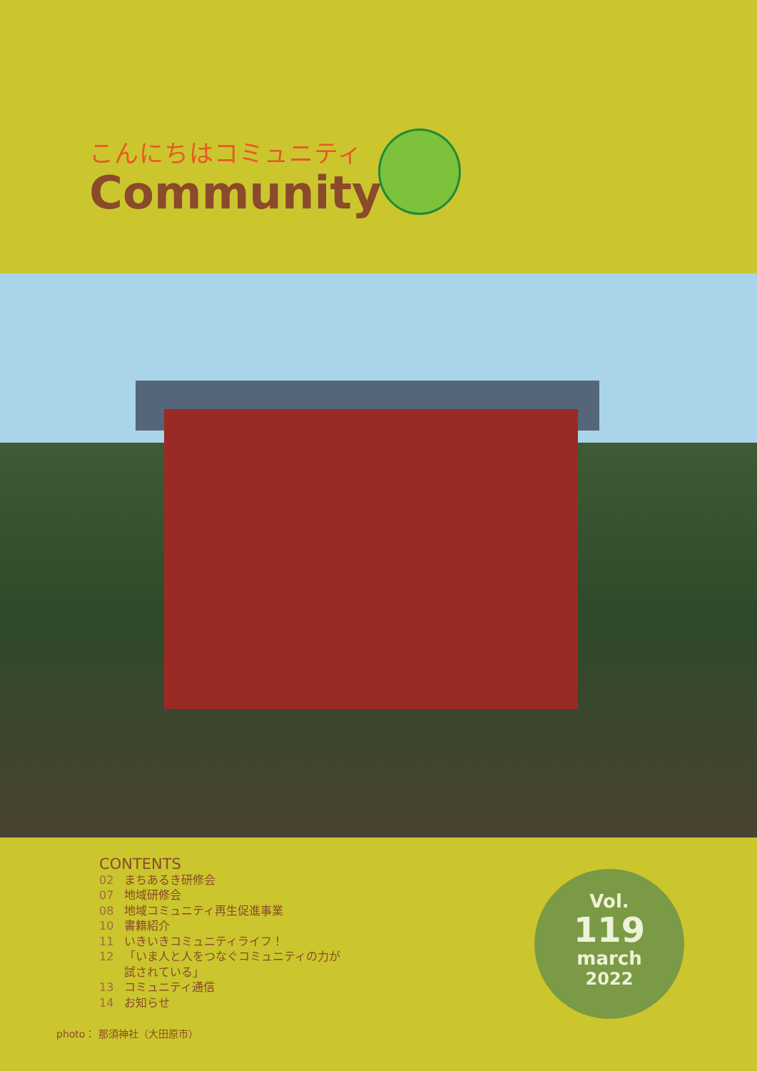こんにちはコミュニティ
Community
CONTENTS
02 まちあるき研修会
07 地域研修会
08 地域コミュニティ再生促進事業
10 書籍紹介
11 いきいきコミュニティライフ！
12 「いま人と人をつなぐコミュニティの力が
試されている」
13 コミュニティ通信
14 お知らせ
photo： 那須神社（大田原市）
Vol.
119
march
2022